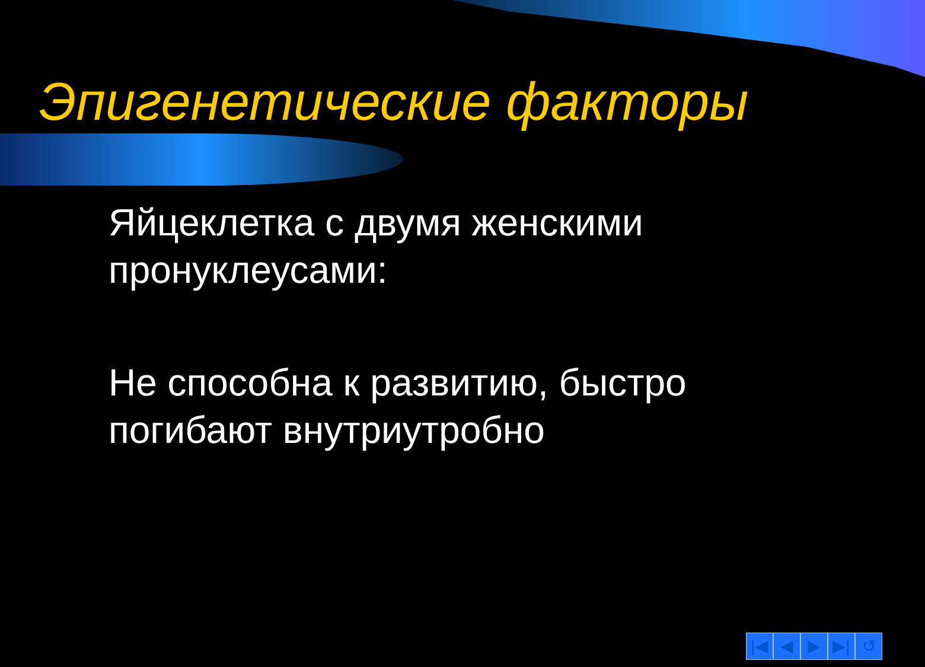Эпигенетические факторы
Яйцеклетка с двумя женскими пронуклеусами:
Не способна к развитию, быстро погибают внутриутробно
|◀ ◀ ▶ ▶| ↺